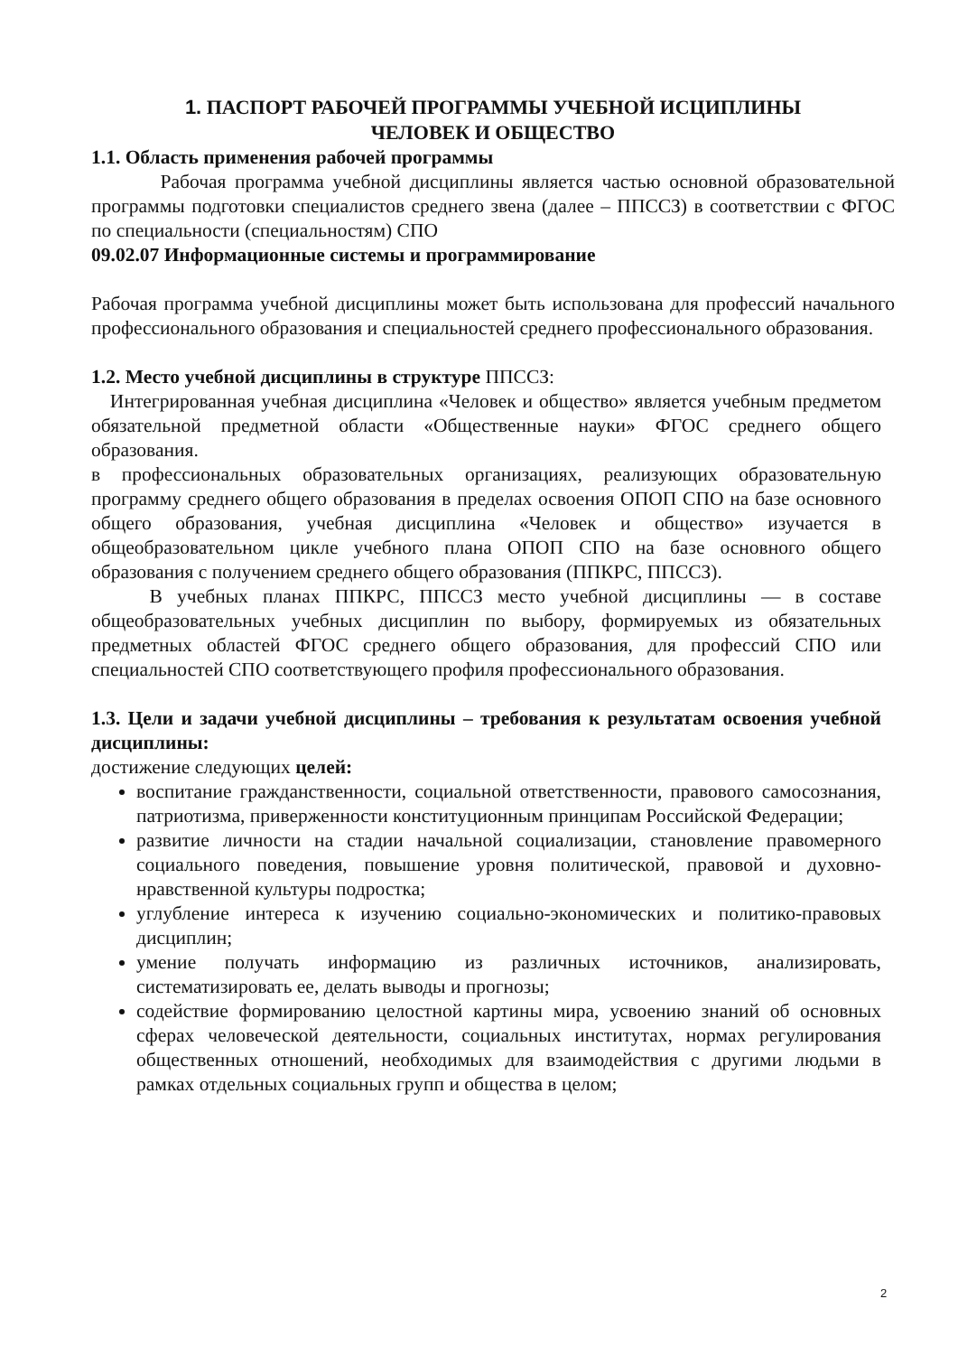1. ПАСПОРТ РАБОЧЕЙ ПРОГРАММЫ УЧЕБНОЙ ИСЦИПЛИНЫ
ЧЕЛОВЕК И ОБЩЕСТВО
1.1. Область применения рабочей программы
Рабочая программа учебной дисциплины является частью основной образовательной программы подготовки специалистов среднего звена (далее – ППССЗ) в соответствии с ФГОС по специальности (специальностям) СПО
09.02.07 Информационные системы и программирование
Рабочая программа учебной дисциплины может быть использована для профессий начального профессионального образования и специальностей среднего профессионального образования.
1.2. Место учебной дисциплины в структуре ППССЗ:
Интегрированная учебная дисциплина «Человек и общество» является учебным предметом обязательной предметной области «Общественные науки» ФГОС среднего общего образования.
в профессиональных образовательных организациях, реализующих образовательную программу среднего общего образования в пределах освоения ОПОП СПО на базе основного общего образования, учебная дисциплина «Человек и общество» изучается в общеобразовательном цикле учебного плана ОПОП СПО на базе основного общего образования с получением среднего общего образования (ППКРС, ППССЗ).
В учебных планах ППКРС, ППССЗ место учебной дисциплины — в составе общеобразовательных учебных дисциплин по выбору, формируемых из обязательных предметных областей ФГОС среднего общего образования, для профессий СПО или специальностей СПО соответствующего профиля профессионального образования.
1.3. Цели и задачи учебной дисциплины – требования к результатам освоения учебной дисциплины:
достижение следующих целей:
воспитание гражданственности, социальной ответственности, правового самосознания, патриотизма, приверженности конституционным принципам Российской Федерации;
развитие личности на стадии начальной социализации, становление правомерного социального поведения, повышение уровня политической, правовой и духовно-нравственной культуры подростка;
углубление интереса к изучению социально-экономических и политико-правовых дисциплин;
умение получать информацию из различных источников, анализировать, систематизировать ее, делать выводы и прогнозы;
содействие формированию целостной картины мира, усвоению знаний об основных сферах человеческой деятельности, социальных институтах, нормах регулирования общественных отношений, необходимых для взаимодействия с другими людьми в рамках отдельных социальных групп и общества в целом;
2